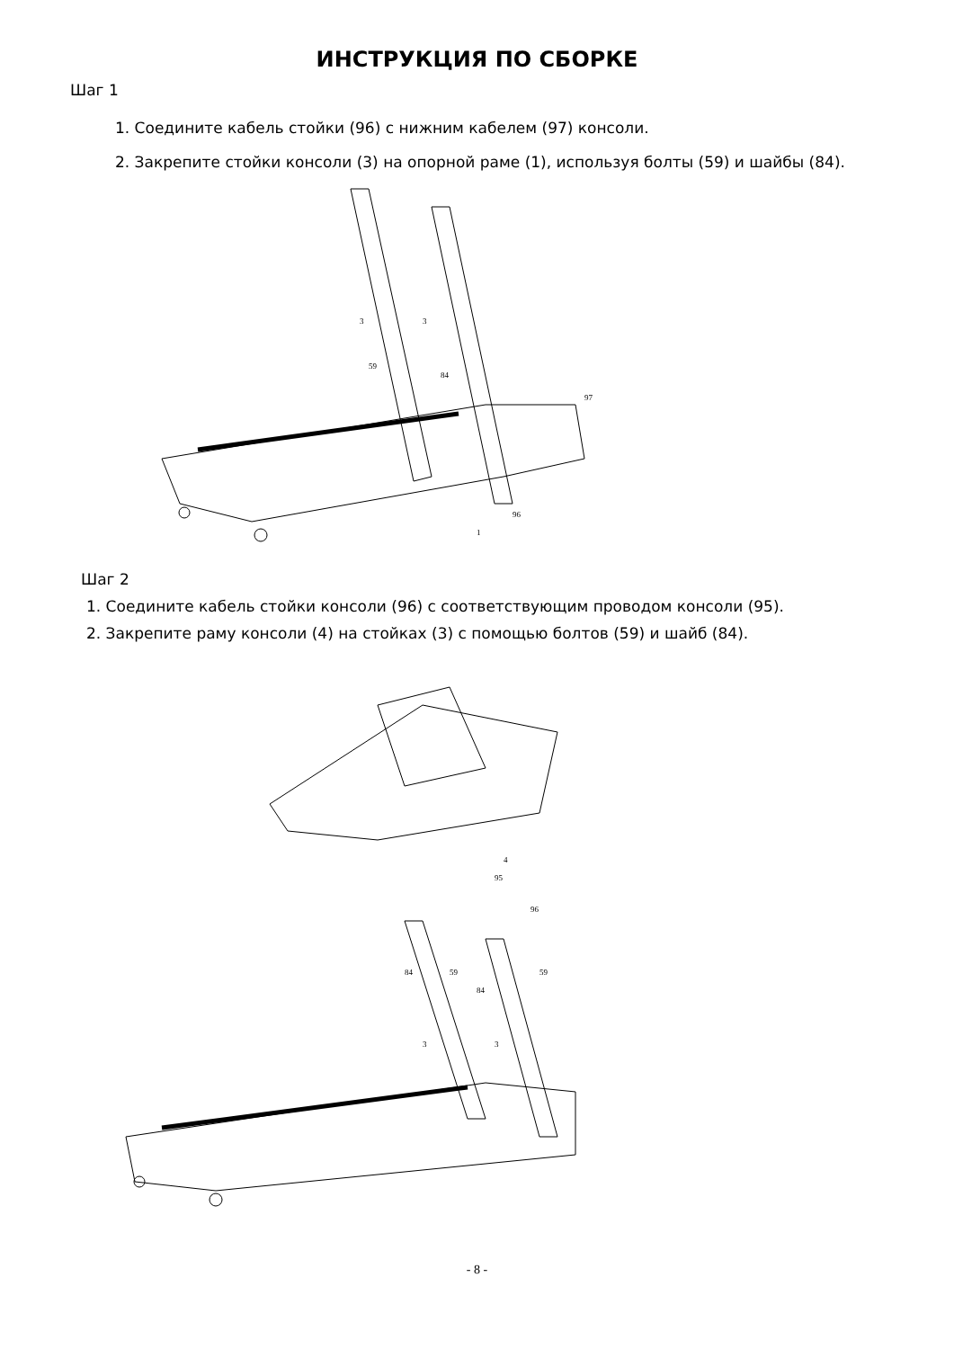ИНСТРУКЦИЯ ПО СБОРКЕ
Шаг 1
1. Соедините кабель стойки (96) с нижним кабелем (97) консоли.
2. Закрепите стойки консоли (3) на опорной раме (1), используя болты (59) и шайбы (84).
3
3
96
97
1
59
84
Шаг 2
1. Соедините кабель стойки консоли (96) с соответствующим проводом консоли (95).
2. Закрепите раму консоли (4) на стойках (3) с помощью болтов (59) и шайб (84).
4
95
96
84
59
84
59
3
3
- 8 -